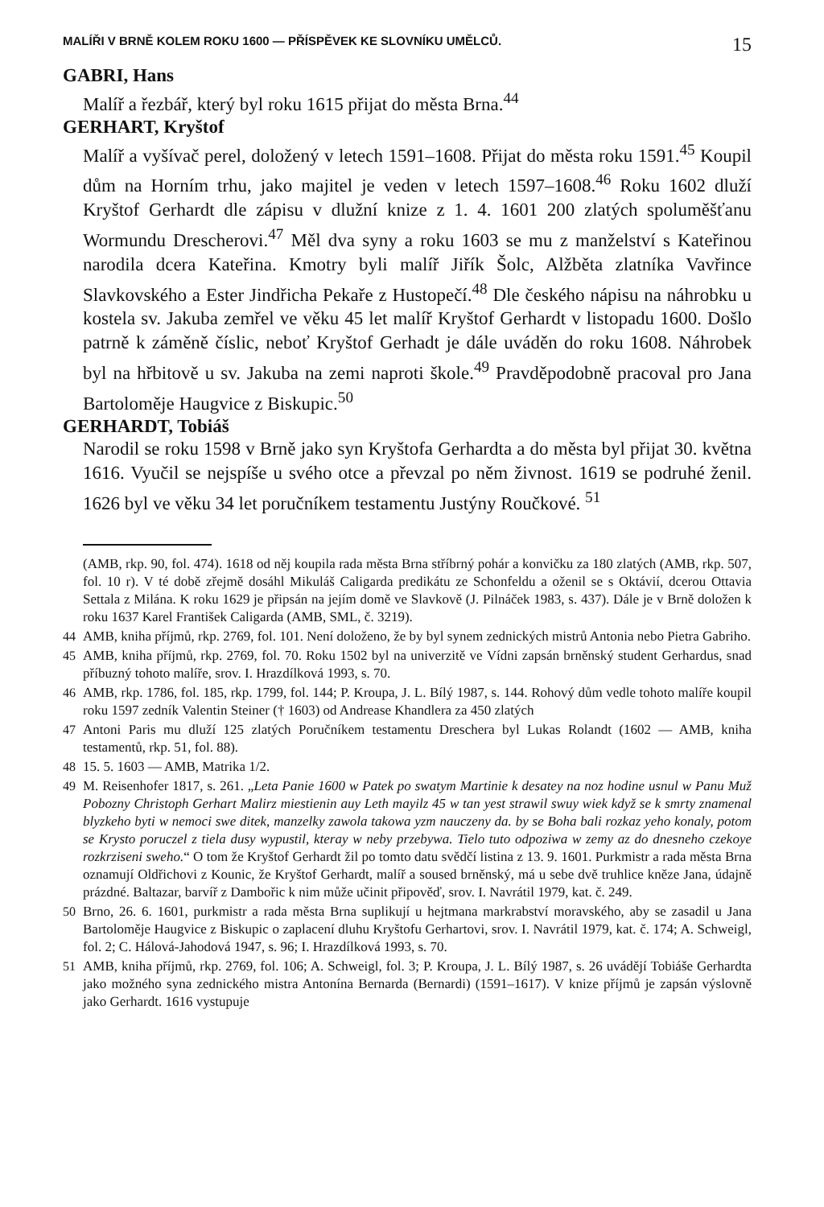MALÍŘI V BRNĚ KOLEM ROKU 1600 — PŘÍSPĚVEK KE SLOVNÍKU UMĚLCŮ. 15
GABRI, Hans
Malíř a řezbář, který byl roku 1615 přijat do města Brna.<sup>44</sup>
GERHART, Kryštof
Malíř a vyšívač perel, doložený v letech 1591–1608. Přijat do města roku 1591.<sup>45</sup> Koupil dům na Horním trhu, jako majitel je veden v letech 1597–1608.<sup>46</sup> Roku 1602 dluží Kryštof Gerhardt dle zápisu v dlužní knize z 1. 4. 1601 200 zlatých spoluměšťanu Wormundu Drescherovi.<sup>47</sup> Měl dva syny a roku 1603 se mu z manželství s Kateřinou narodila dcera Kateřina. Kmotry byli malíř Jiřík Šolc, Alžběta zlatníka Vavřince Slavkovského a Ester Jindřicha Pekaře z Hustopečí.<sup>48</sup> Dle českého nápisu na náhrobku u kostela sv. Jakuba zemřel ve věku 45 let malíř Kryštof Gerhardt v listopadu 1600. Došlo patrně k záměně číslic, neboť Kryštof Gerhadt je dále uváděn do roku 1608. Náhrobek byl na hřbitově u sv. Jakuba na zemi naproti škole.<sup>49</sup> Pravděpodobně pracoval pro Jana Bartoloměje Haugvice z Biskupic.<sup>50</sup>
GERHARDT, Tobiáš
Narodil se roku 1598 v Brně jako syn Kryštofa Gerhardta a do města byl přijat 30. května 1616. Vyučil se nejspíše u svého otce a převzal po něm živnost. 1619 se podruhé ženil. 1626 byl ve věku 34 let poručníkem testamentu Justýny Roučkové. <sup>51</sup>
(AMB, rkp. 90, fol. 474). 1618 od něj koupila rada města Brna stříbrný pohár a konvičku za 180 zlatých (AMB, rkp. 507, fol. 10 r). V té době zřejmě dosáhl Mikuláš Caligarda predikátu ze Schonfeldu a oženil se s Oktávií, dcerou Ottavia Settala z Milána. K roku 1629 je připsán na jejím domě ve Slavkově (J. Pilnáček 1983, s. 437). Dále je v Brně doložen k roku 1637 Karel František Caligarda (AMB, SML, č. 3219).
44 AMB, kniha příjmů, rkp. 2769, fol. 101. Není doloženo, že by byl synem zednických mistrů Antonia nebo Pietra Gabriho.
45 AMB, kniha příjmů, rkp. 2769, fol. 70. Roku 1502 byl na univerzitě ve Vídni zapsán brněnský student Gerhardus, snad příbuzný tohoto malíře, srov. I. Hrazdílková 1993, s. 70.
46 AMB, rkp. 1786, fol. 185, rkp. 1799, fol. 144; P. Kroupa, J. L. Bílý 1987, s. 144. Rohový dům vedle tohoto malíře koupil roku 1597 zedník Valentin Steiner († 1603) od Andrease Khandlera za 450 zlatých
47 Antoni Paris mu dluží 125 zlatých Poručníkem testamentu Dreschera byl Lukas Rolandt (1602 — AMB, kniha testamentů, rkp. 51, fol. 88).
48 15. 5. 1603 — AMB, Matrika 1/2.
49 M. Reisenhofer 1817, s. 261. „Leta Panie 1600 w Patek po swatym Martinie k desatey na noz hodine usnul w Panu Muž Pobozny Christoph Gerhart Malirz miestienin auy Leth mayilz 45 w tan yest strawil swuy wiek když se k smrty znamenal blyzkeho byti w nemoci swe ditek, manzelky zawola takowa yzm nauczeny da. by se Boha bali rozkaz yeho konaly, potom se Krysto poruczel z tiela dusy wypustil, kteray w neby przebywa. Tielo tuto odpoziwa w zemy az do dnesneho czekoye rozkrziseni sweho.“ O tom že Kryštof Gerhardt žil po tomto datu svědčí listina z 13. 9. 1601. Purkmistr a rada města Brna oznamují Oldřichovi z Kounic, že Kryštof Gerhardt, malíř a soused brněnský, má u sebe dvě truhlice kněze Jana, údajně prázdné. Baltazar, barvíř z Dambořic k nim může učinit připověď, srov. I. Navrátil 1979, kat. č. 249.
50 Brno, 26. 6. 1601, purkmistr a rada města Brna suplikují u hejtmana markrabství moravského, aby se zasadil u Jana Bartoloměje Haugvice z Biskupic o zaplacení dluhu Kryštofu Gerhartovi, srov. I. Navrátil 1979, kat. č. 174; A. Schweigl, fol. 2; C. Hálová-Jahodová 1947, s. 96; I. Hrazdílková 1993, s. 70.
51 AMB, kniha příjmů, rkp. 2769, fol. 106; A. Schweigl, fol. 3; P. Kroupa, J. L. Bílý 1987, s. 26 uvádějí Tobiáše Gerhardta jako možného syna zednického mistra Antonína Bernarda (Bernardi) (1591–1617). V knize příjmů je zapsán výslovně jako Gerhardt. 1616 vystupuje